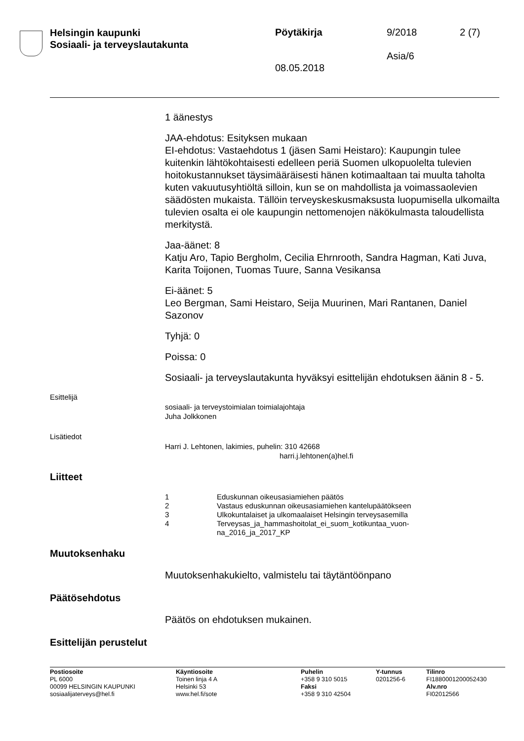Helsingin kaupunki
Sosiaali- ja terveyslautakunta
Pöytäkirja 9/2018 2 (7)
Asia/6
08.05.2018
1 äänestys
JAA-ehdotus: Esityksen mukaan
EI-ehdotus: Vastaehdotus 1 (jäsen Sami Heistaro): Kaupungin tulee kuitenkin lähtökohtaisesti edelleen periä Suomen ulkopuolelta tulevien hoitokustannukset täysimääräisesti hänen kotimaaltaan tai muulta taholta kuten vakuutusyhtiöltä silloin, kun se on mahdollista ja voimassaolevien säädösten mukaista. Tällöin terveyskeskusmaksusta luopumisella ulkomailta tulevien osalta ei ole kaupungin nettomenojen näkökulmasta taloudellista merkitystä.
Jaa-äänet: 8
Katju Aro, Tapio Bergholm, Cecilia Ehrnrooth, Sandra Hagman, Kati Juva, Karita Toijonen, Tuomas Tuure, Sanna Vesikansa
Ei-äänet: 5
Leo Bergman, Sami Heistaro, Seija Muurinen, Mari Rantanen, Daniel Sazonov
Tyhjä: 0
Poissa: 0
Sosiaali- ja terveyslautakunta hyväksyi esittelijän ehdotuksen äänin 8 - 5.
Esittelijä
sosiaali- ja terveystoimialan toimialajohtaja
Juha Jolkkonen
Lisätiedot
Harri J. Lehtonen, lakimies, puhelin: 310 42668
harri.j.lehtonen(a)hel.fi
Liitteet
1 Eduskunnan oikeusasiamiehen päätös
2 Vastaus eduskunnan oikeusasiamiehen kantelupäätökseen
3 Ulkokuntalaiset ja ulkomaalaiset Helsingin terveysasemilla
4 Terveysas_ja_hammashoitolat_ei_suom_kotikuntaa_vuon-
na_2016_ja_2017_KP
Muutoksenhaku
Muutoksenhakukielto, valmistelu tai täytäntöönpano
Päätösehdotus
Päätös on ehdotuksen mukainen.
Esittelijän perustelut
Postiosoite
PL 6000
00099 HELSINGIN KAUPUNKI
sosiaalijaterveys@hel.fi
Käyntiosoite
Toinen linja 4 A
Helsinki 53
www.hel.fi/sote
Puhelin
+358 9 310 5015
Faksi
+358 9 310 42504
Y-tunnus
0201256-6
Tilinro
FI1880001200052430
Alv.nro
FI02012566